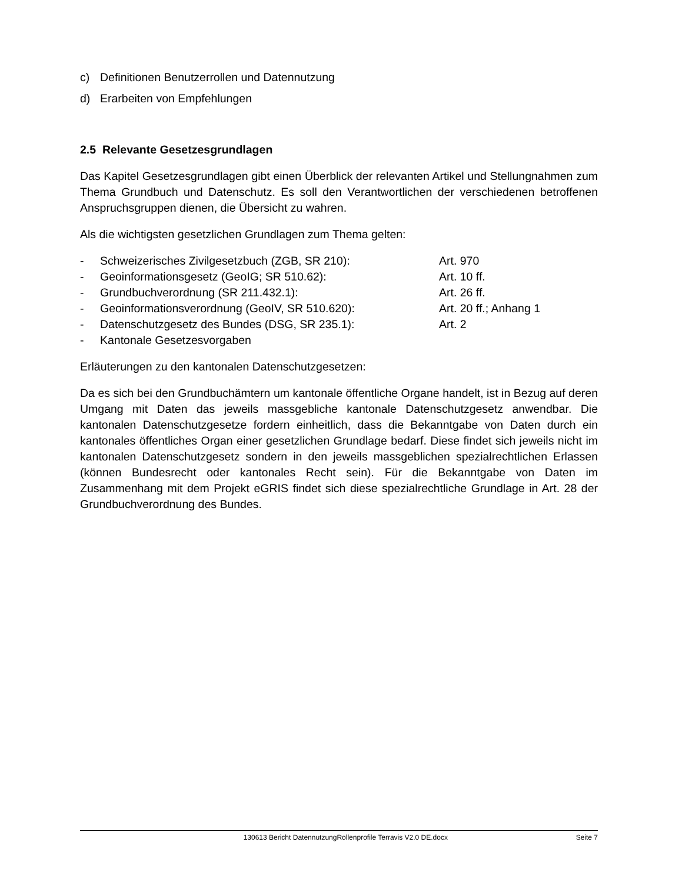c) Definitionen Benutzerrollen und Datennutzung
d) Erarbeiten von Empfehlungen
2.5 Relevante Gesetzesgrundlagen
Das Kapitel Gesetzesgrundlagen gibt einen Überblick der relevanten Artikel und Stellungnahmen zum Thema Grundbuch und Datenschutz. Es soll den Verantwortlichen der verschiedenen betroffenen Anspruchsgruppen dienen, die Übersicht zu wahren.
Als die wichtigsten gesetzlichen Grundlagen zum Thema gelten:
- Schweizerisches Zivilgesetzbuch (ZGB, SR 210): Art. 970
- Geoinformationsgesetz (GeoIG; SR 510.62): Art. 10 ff.
- Grundbuchverordnung (SR 211.432.1): Art. 26 ff.
- Geoinformationsverordnung (GeoIV, SR 510.620): Art. 20 ff.; Anhang 1
- Datenschutzgesetz des Bundes (DSG, SR 235.1): Art. 2
- Kantonale Gesetzesvorgaben
Erläuterungen zu den kantonalen Datenschutzgesetzen:
Da es sich bei den Grundbuchämtern um kantonale öffentliche Organe handelt, ist in Bezug auf deren Umgang mit Daten das jeweils massgebliche kantonale Datenschutzgesetz anwendbar. Die kantonalen Datenschutzgesetze fordern einheitlich, dass die Bekanntgabe von Daten durch ein kantonales öffentliches Organ einer gesetzlichen Grundlage bedarf. Diese findet sich jeweils nicht im kantonalen Datenschutzgesetz sondern in den jeweils massgeblichen spezialrechtlichen Erlassen (können Bundesrecht oder kantonales Recht sein). Für die Bekanntgabe von Daten im Zusammenhang mit dem Projekt eGRIS findet sich diese spezialrechtliche Grundlage in Art. 28 der Grundbuchverordnung des Bundes.
130613 Bericht DatennutzungRollenprofile Terravis V2.0 DE.docx Seite 7